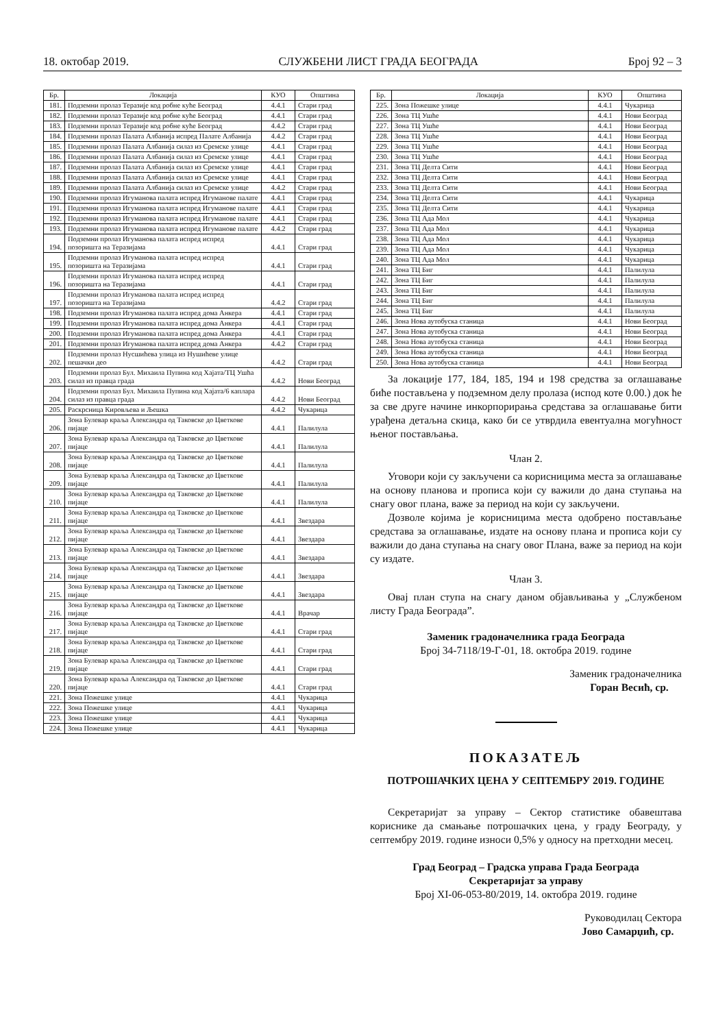18. октобар 2019. СЛУЖБЕНИ ЛИСТ ГРАДА БЕОГРАДА Број 92 – 3
| Бр. | Локација | КУО | Општина |
| --- | --- | --- | --- |
| 181. | Подземни пролаз Теразије код робне куће Београд | 4.4.1 | Стари град |
| 182. | Подземни пролаз Теразије код робне куће Београд | 4.4.1 | Стари град |
| 183. | Подземни пролаз Теразије код робне куће Београд | 4.4.2 | Стари град |
| 184. | Подземни пролаз Палата Албанија испред Палате Албанија | 4.4.2 | Стари град |
| 185. | Подземни пролаз Палата Албанија силаз из Сремске улице | 4.4.1 | Стари град |
| 186. | Подземни пролаз Палата Албанија силаз из Сремске улице | 4.4.1 | Стари град |
| 187. | Подземни пролаз Палата Албанија силаз из Сремске улице | 4.4.1 | Стари град |
| 188. | Подземни пролаз Палата Албанија силаз из Сремске улице | 4.4.1 | Стари град |
| 189. | Подземни пролаз Палата Албанија силаз из Сремске улице | 4.4.2 | Стари град |
| 190. | Подземни пролаз Игуманова палата испред Игуманове палате | 4.4.1 | Стари град |
| 191. | Подземни пролаз Игуманова палата испред Игуманове палате | 4.4.1 | Стари град |
| 192. | Подземни пролаз Игуманова палата испред Игуманове палате | 4.4.1 | Стари град |
| 193. | Подземни пролаз Игуманова палата испред Игуманове палате | 4.4.2 | Стари град |
| 194. | Подземни пролаз Игуманова палата испред испред позоришта на Теразијама | 4.4.1 | Стари град |
| 195. | Подземни пролаз Игуманова палата испред испред позоришта на Теразијама | 4.4.1 | Стари град |
| 196. | Подземни пролаз Игуманова палата испред испред позоришта на Теразијама | 4.4.1 | Стари град |
| 197. | Подземни пролаз Игуманова палата испред испред позоришта на Теразијама | 4.4.2 | Стари град |
| 198. | Подземни пролаз Игуманова палата испред дома Анкера | 4.4.1 | Стари град |
| 199. | Подземни пролаз Игуманова палата испред дома Анкера | 4.4.1 | Стари град |
| 200. | Подземни пролаз Игуманова палата испред дома Анкера | 4.4.1 | Стари град |
| 201. | Подземни пролаз Игуманова палата испред дома Анкера | 4.4.2 | Стари град |
| 202. | Подземни пролаз Нусшићева улица из Нушићеве улице пешачки део | 4.4.2 | Стари град |
| 203. | Подземни пролаз Бул. Михаила Пупина код Хајата/ТЦ Ушћа силаз из правца града | 4.4.2 | Нови Београд |
| 204. | Подземни пролаз Бул. Михаила Пупина код Хајата/6 каплара силаз из правца града | 4.4.2 | Нови Београд |
| 205. | Раскрсница Кировљева и Љешка | 4.4.2 | Чукарица |
| 206. | Зона Булевар краља Александра од Таковске до Цветкове пијаце | 4.4.1 | Палилула |
| 207. | Зона Булевар краља Александра од Таковске до Цветкове пијаце | 4.4.1 | Палилула |
| 208. | Зона Булевар краља Александра од Таковске до Цветкове пијаце | 4.4.1 | Палилула |
| 209. | Зона Булевар краља Александра од Таковске до Цветкове пијаце | 4.4.1 | Палилула |
| 210. | Зона Булевар краља Александра од Таковске до Цветкове пијаце | 4.4.1 | Палилула |
| 211. | Зона Булевар краља Александра од Таковске до Цветкове пијаце | 4.4.1 | Звездара |
| 212. | Зона Булевар краља Александра од Таковске до Цветкове пијаце | 4.4.1 | Звездара |
| 213. | Зона Булевар краља Александра од Таковске до Цветкове пијаце | 4.4.1 | Звездара |
| 214. | Зона Булевар краља Александра од Таковске до Цветкове пијаце | 4.4.1 | Звездара |
| 215. | Зона Булевар краља Александра од Таковске до Цветкове пијаце | 4.4.1 | Звездара |
| 216. | Зона Булевар краља Александра од Таковске до Цветкове пијаце | 4.4.1 | Врачар |
| 217. | Зона Булевар краља Александра од Таковске до Цветкове пијаце | 4.4.1 | Стари град |
| 218. | Зона Булевар краља Александра од Таковске до Цветкове пијаце | 4.4.1 | Стари град |
| 219. | Зона Булевар краља Александра од Таковске до Цветкове пијаце | 4.4.1 | Стари град |
| 220. | Зона Булевар краља Александра од Таковске до Цветкове пијаце | 4.4.1 | Стари град |
| 221. | Зона Пожешке улице | 4.4.1 | Чукарица |
| 222. | Зона Пожешке улице | 4.4.1 | Чукарица |
| 223. | Зона Пожешке улице | 4.4.1 | Чукарица |
| 224. | Зона Пожешке улице | 4.4.1 | Чукарица |
| Бр. | Локација | КУО | Општина |
| --- | --- | --- | --- |
| 225. | Зона Пожешке улице | 4.4.1 | Чукарица |
| 226. | Зона ТЦ Ушће | 4.4.1 | Нови Београд |
| 227. | Зона ТЦ Ушће | 4.4.1 | Нови Београд |
| 228. | Зона ТЦ Ушће | 4.4.1 | Нови Београд |
| 229. | Зона ТЦ Ушће | 4.4.1 | Нови Београд |
| 230. | Зона ТЦ Ушће | 4.4.1 | Нови Београд |
| 231. | Зона ТЦ Делта Сити | 4.4.1 | Нови Београд |
| 232. | Зона ТЦ Делта Сити | 4.4.1 | Нови Београд |
| 233. | Зона ТЦ Делта Сити | 4.4.1 | Нови Београд |
| 234. | Зона ТЦ Делта Сити | 4.4.1 | Чукарица |
| 235. | Зона ТЦ Делта Сити | 4.4.1 | Чукарица |
| 236. | Зона ТЦ Ада Мол | 4.4.1 | Чукарица |
| 237. | Зона ТЦ Ада Мол | 4.4.1 | Чукарица |
| 238. | Зона ТЦ Ада Мол | 4.4.1 | Чукарица |
| 239. | Зона ТЦ Ада Мол | 4.4.1 | Чукарица |
| 240. | Зона ТЦ Ада Мол | 4.4.1 | Чукарица |
| 241. | Зона ТЦ Биг | 4.4.1 | Палилула |
| 242. | Зона ТЦ Биг | 4.4.1 | Палилула |
| 243. | Зона ТЦ Биг | 4.4.1 | Палилула |
| 244. | Зона ТЦ Биг | 4.4.1 | Палилула |
| 245. | Зона ТЦ Биг | 4.4.1 | Палилула |
| 246. | Зона Нова аутобуска станица | 4.4.1 | Нови Београд |
| 247. | Зона Нова аутобуска станица | 4.4.1 | Нови Београд |
| 248. | Зона Нова аутобуска станица | 4.4.1 | Нови Београд |
| 249. | Зона Нова аутобуска станица | 4.4.1 | Нови Београд |
| 250. | Зона Нова аутобуска станица | 4.4.1 | Нови Београд |
За локације 177, 184, 185, 194 и 198 средства за оглашавање биће постављена у подземном делу пролаза (испод коте 0.00.) док ће за све друге начине инкорпорирања средстава за оглашавање бити урађена детаљна скица, како би се утврдила евентуална могућност њеног постављања.
Члан 2.
Уговори који су закључени са корисницима места за оглашавање на основу планова и прописа који су важили до дана ступања на снагу овог плана, важе за период на који су закључени.
Дозволе којима је корисницима места одобрено постављање средстава за оглашавање, издате на основу плана и прописа који су важили до дана ступања на снагу овог Плана, важе за период на који су издате.
Члан 3.
Овај план ступа на снагу даном објављивања у „Службеном листу Града Београда”.
Заменик градоначелника града Београда
Број 34-7118/19-Г-01, 18. октобра 2019. године
Заменик градоначелника
Горан Весић, ср.
ПОКАЗАТЕЉ
ПОТРОШАЧКИХ ЦЕНА У СЕПТЕМБРУ 2019. ГОДИНЕ
Секретаријат за управу – Сектор статистике обавештава кориснике да смањање потрошачких цена, у граду Београду, у септембру 2019. године износи 0,5% у односу на претходни месец.
Град Београд – Градска управа Града Београда
Секретаријат за управу
Број XI-06-053-80/2019, 14. октобра 2019. године
Руководилац Сектора
Јово Самарџић, ср.